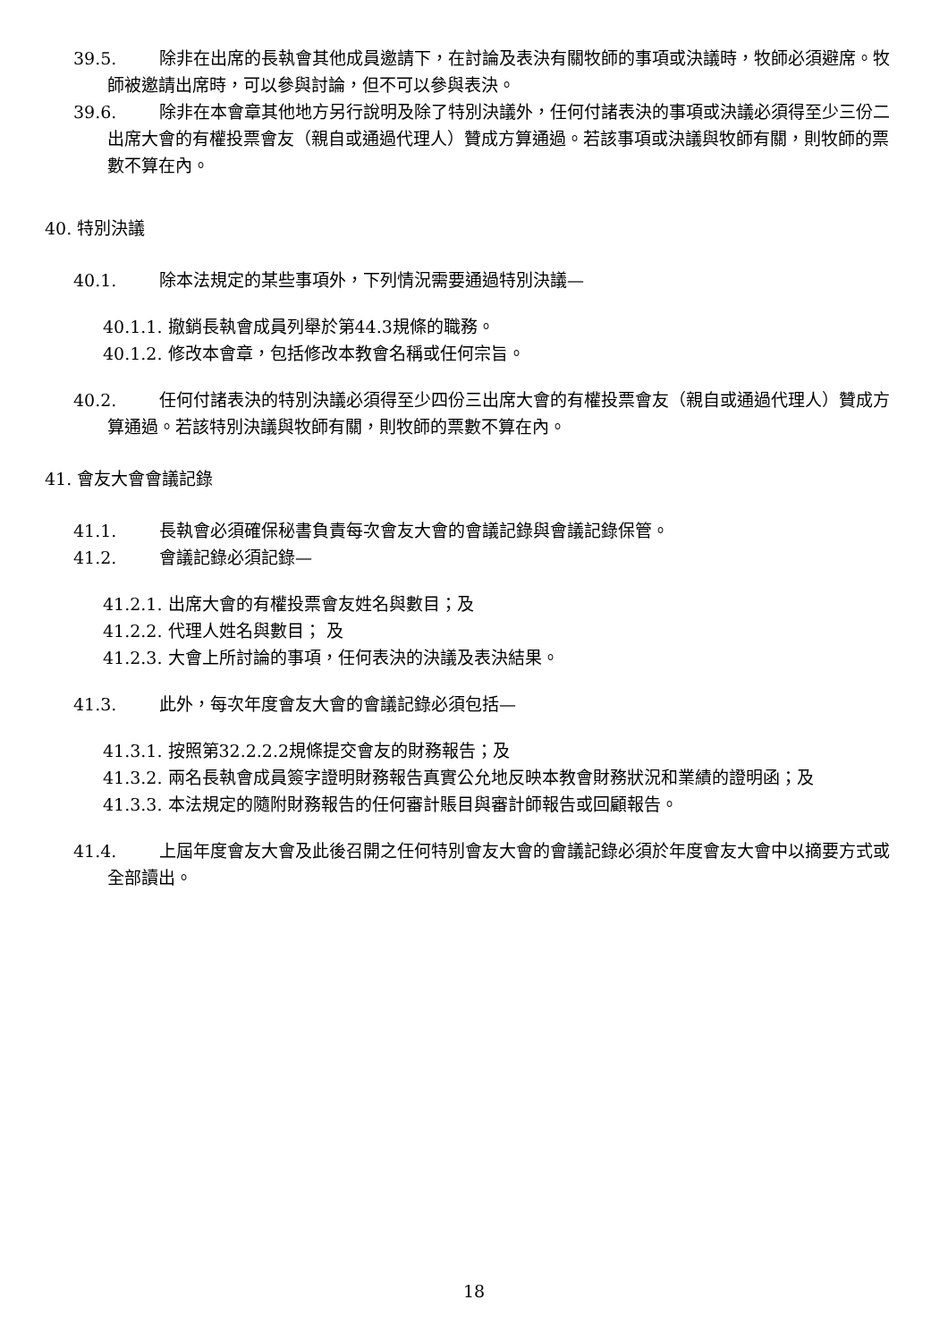39.5. 除非在出席的長執會其他成員邀請下，在討論及表決有關牧師的事項或決議時，牧師必須避席。牧師被邀請出席時，可以參與討論，但不可以參與表決。
39.6. 除非在本會章其他地方另行說明及除了特別決議外，任何付諸表決的事項或決議必須得至少三份二出席大會的有權投票會友（親自或通過代理人）贊成方算通過。若該事項或決議與牧師有關，則牧師的票數不算在內。
40. 特別決議
40.1. 除本法規定的某些事項外，下列情況需要通過特別決議—
40.1.1. 撤銷長執會成員列舉於第44.3規條的職務。
40.1.2. 修改本會章，包括修改本教會名稱或任何宗旨。
40.2. 任何付諸表決的特別決議必須得至少四份三出席大會的有權投票會友（親自或通過代理人）贊成方算通過。若該特別決議與牧師有關，則牧師的票數不算在內。
41. 會友大會會議記錄
41.1. 長執會必須確保秘書負責每次會友大會的會議記錄與會議記錄保管。
41.2. 會議記錄必須記錄—
41.2.1. 出席大會的有權投票會友姓名與數目；及
41.2.2. 代理人姓名與數目； 及
41.2.3. 大會上所討論的事項，任何表決的決議及表決結果。
41.3. 此外，每次年度會友大會的會議記錄必須包括—
41.3.1. 按照第32.2.2.2規條提交會友的財務報告；及
41.3.2. 兩名長執會成員簽字證明財務報告真實公允地反映本教會財務狀況和業績的證明函；及
41.3.3. 本法規定的隨附財務報告的任何審計賬目與審計師報告或回顧報告。
41.4. 上屆年度會友大會及此後召開之任何特別會友大會的會議記錄必須於年度會友大會中以摘要方式或全部讀出。
18